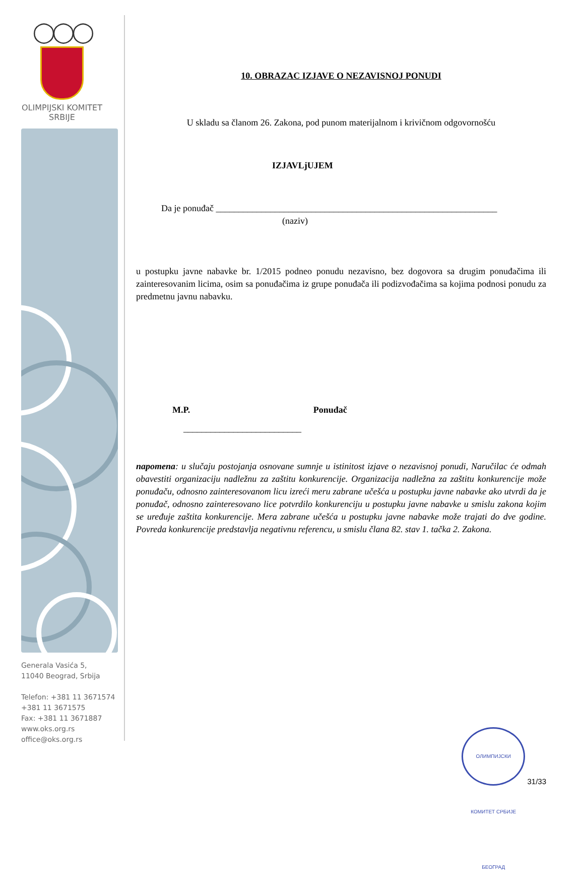◯◯◯
OLIMPIJSKI KOMITET
SRBIJE
Generala Vasića 5,
11040 Beograd, Srbija
Telefon: +381 11 3671574
+381 11 3671575
Fax: +381 11 3671887
www.oks.org.rs
office@oks.org.rs
10. OBRAZAC IZJAVE O NEZAVISNOJ PONUDI
U skladu sa članom 26. Zakona, pod punom materijalnom i krivičnom odgovornošću
IZJAVLjUJEM
Da je ponuđač ______________________________________________________________
(naziv)
u postupku javne nabavke br. 1/2015 podneo ponudu nezavisno, bez dogovora sa drugim ponuđačima ili zainteresovanim licima, osim sa ponuđačima iz grupe ponuđača ili podizvođačima sa kojima podnosi ponudu za predmetnu javnu nabavku.
M.P. Ponuđač
__________________________
napomena: u slučaju postojanja osnovane sumnje u istinitost izjave o nezavisnoj ponudi, Naručilac će odmah obavestiti organizaciju nadležnu za zaštitu konkurencije. Organizacija nadležna za zaštitu konkurencije može ponuđaču, odnosno zainteresovanom licu izreći meru zabrane učešća u postupku javne nabavke ako utvrdi da je ponuđač, odnosno zainteresovano lice potvrdilo konkurenciju u postupku javne nabavke u smislu zakona kojim se uređuje zaštita konkurencije. Mera zabrane učešća u postupku javne nabavke može trajati do dve godine. Povreda konkurencije predstavlja negativnu referencu, u smislu člana 82. stav 1. tačka 2. Zakona.
ОЛИМПИЈСКИ КОМИТЕТ СРБИЈЕ БЕОГРАД 31/33